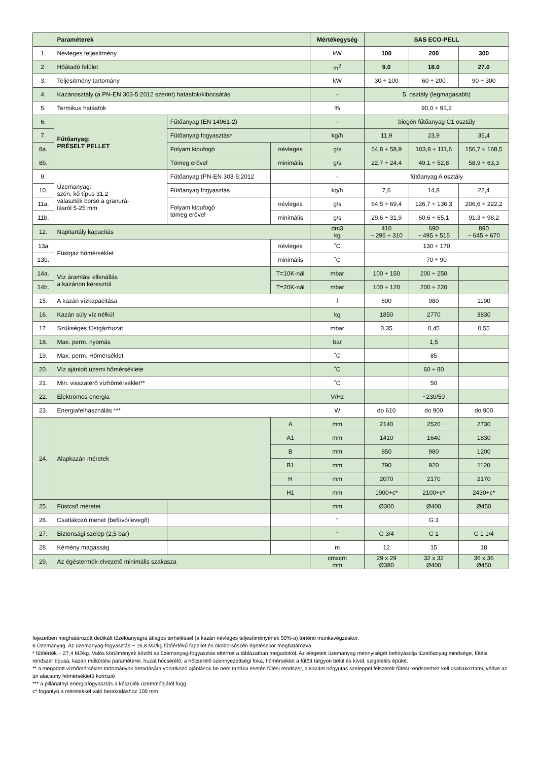| | Paraméterek | | | Mértékegység | SAS ECO-PELL | | |
| --- | --- | --- | --- | --- | --- | --- | --- |
| 1. | Névleges teljesítmény | | | kW | 100 | 200 | 300 |
| 2. | Hőátadó felület | | | m<sup>2</sup> | 9.0 | 18.0 | 27.0 |
| 3. | Teljesítmény tartomány | | | kW | 30 ÷ 100 | 60 ÷ 200 | 90 ÷ 300 |
| 4. | Kazánosztály (a PN-EN 303-5:2012 szerint) hatásfok/kibocsátás | | | - | 5. osztály (legmagasabb) | | |
| 5. | Termikus hatásfok | | | % | 90,0 ÷ 91,2 | | |
| 6. | Fűtőanyag: PRÉSELT PELLET | Fűtőanyag (EN 14961-2) | | - | biogén fűtőanyag C1 osztály | | |
| 7. | | Fűtőanyag fogyasztás* | | kg/h | 11,9 | 23,9 | 35,4 |
| 8a. | | Folyam kipufogó | névleges | g/s | 54,8 ÷ 58,9 | 103,8 ÷ 111,6 | 156,7 ÷ 168,5 |
| 8b. | | Tömeg erővel | minimális | g/s | 22,7 ÷ 24,4 | 49,1 ÷ 52,8 | 58,9 ÷ 63,3 |
| 9. | Üzemanyag: szén, kő típus 31.2 választék borsó a granurá- lásról 5-25 mm | Fűtőanyag (PN-EN 303-5:2012 | | - | fűtőanyag A osztály | | |
| 10. | | Fűtőanyag fogyasztás | | kg/h | 7,6 | 14,8 | 22,4 |
| 11a. | | Folyam kipufogó tömeg erővel | névleges | g/s | 64,5 ÷ 69,4 | 126,7 ÷ 136,3 | 206,6 ÷ 222,2 |
| 11b. | | | minimális | g/s | 29,6 ÷ 31,9 | 60,6 ÷ 65,1 | 91,3 ÷ 98,2 |
| 12. | Napitartály kapacitás | | | dm3 kg | 410 ~ 295 ÷ 310 | 690 ~ 495 ÷ 515 | 890 ~ 645 ÷ 670 |
| 13a | Füstgáz hőmérséklet | | névleges | ˚C | 130 ÷ 170 | | |
| 13b. | | | minimális | ˚C | 70 ÷ 90 | | |
| 14a. | Víz áramlási ellenállás a kazánon keresztül | | T=10K-nál | mbar | 100 ÷ 150 | 200 ÷ 250 | |
| 14b. | | | T=20K-nál | mbar | 100 ÷ 120 | 200 ÷ 220 | |
| 15. | A kazán vízkapacitása | | | l | 600 | 980 | 1190 |
| 16. | Kazán súly víz nélkül | | | kg | 1850 | 2770 | 3830 |
| 17. | Szükséges füstgázhuzat | | | mbar | 0,35 | 0,45 | 0,55 |
| 18. | Max. perm. nyomás | | | bar | | 1,5 | |
| 19. | Max. perm. Hőmérséklet | | | ˚C | | 85 | |
| 20. | Víz ajánlott üzemi hőmérséklete | | | ˚C | | 60 ÷ 80 | |
| 21. | Min. visszatérő vízhőmérséklet** | | | ˚C | | 50 | |
| 22. | Elektromos energia | | | V/Hz | | ~230/50 | |
| 23. | Energiafelhasználás *** | | | W | do 610 | do 900 | do 900 |
| 24. | Alapkazán méretek | | A | mm | 2140 | 2520 | 2730 |
| | | | A1 | mm | 1410 | 1640 | 1830 |
| | | | B | mm | 850 | 980 | 1200 |
| | | | B1 | mm | 790 | 920 | 1120 |
| | | | H | mm | 2070 | 2170 | 2170 |
| | | | H1 | mm | 1900+c* | 2100+c* | 2430+c* |
| 25. | Füstcső méretei | | | mm | Ø300 | Ø400 | Ø450 |
| 26. | Csatlakozó menet (befúvó/levegő) | | | “ | | G 3 | |
| 27. | Biztonsági szelep (2,5 bar) | | | “ | G 3/4 | G 1 | G 1 1/4 |
| 28. | Kémény magasság | | | m | 12 | 15 | 18 |
| 29. | Az égéstermék-elvezető minimális szakasza | | | cmxcm mm | 29 x 29 Ø380 | 32 x 32 Ø400 | 36 x 36 Ø450 |
fejezetben meghatározott dedikált tüzelőanyagra átlagos terheléssel (a kazán névleges teljesítményének 50%-a) történő munkavégzéskor.
6 Üzemanyag. Az üzemanyag-fogyasztás ~ 16,8 MJ/kg fűtőértékű fapellet és ökoborsószén égetésekor meghatározva
* fűtőérték ~ 27,4 MJ/kg. Valós körülmények között az üzemanyag-fogyasztás eltérhet a táblázatban megadottól. Az elégetett üzemanyag mennyiségét befolyásolja tüzelőanyag minősége, fűtési rendszer típusa, kazán működési paraméterei, huzat hőcserélő, a hőcserélő szennyezettségi foka, hőmérséklet a fűtött tárgyon belül és kívül, szigetelés épület.
** a megadott vízhőmérséklet-tartományok betartására vonatkozó ajánlások be nem tartása esetén fűtési rendszer, a kazánt négyutas szeleppel felszerelt fűtési rendszerhez kell csatlakoztatni, védve az ún alacsony hőmérsékletű korrózió
*** a pillanatnyi energiafogyasztás a készülék üzemmódjától függ
c* fogantyú a méretekkel való berakodáshoz 100 mm